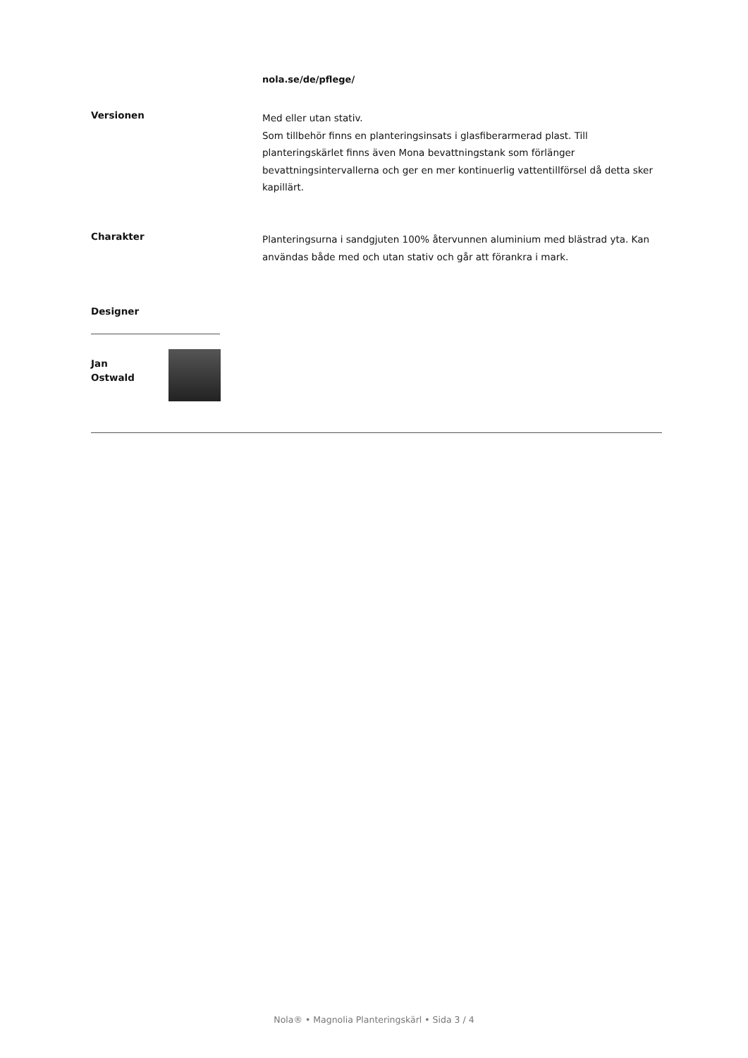nola.se/de/pflege/
Versionen
Med eller utan stativ.
Som tillbehör finns en planteringsinsats i glasfiberarmerad plast. Till planteringskärlet finns även Mona bevattningstank som förlänger bevattningsintervallerna och ger en mer kontinuerlig vattentillförsel då detta sker kapillärt.
Charakter
Planteringsurna i sandgjuten 100% återvunnen aluminium med blästrad yta. Kan användas både med och utan stativ och går att förankra i mark.
Designer
Jan
Ostwald
Nola® • Magnolia Planteringskärl • Sida 3 / 4